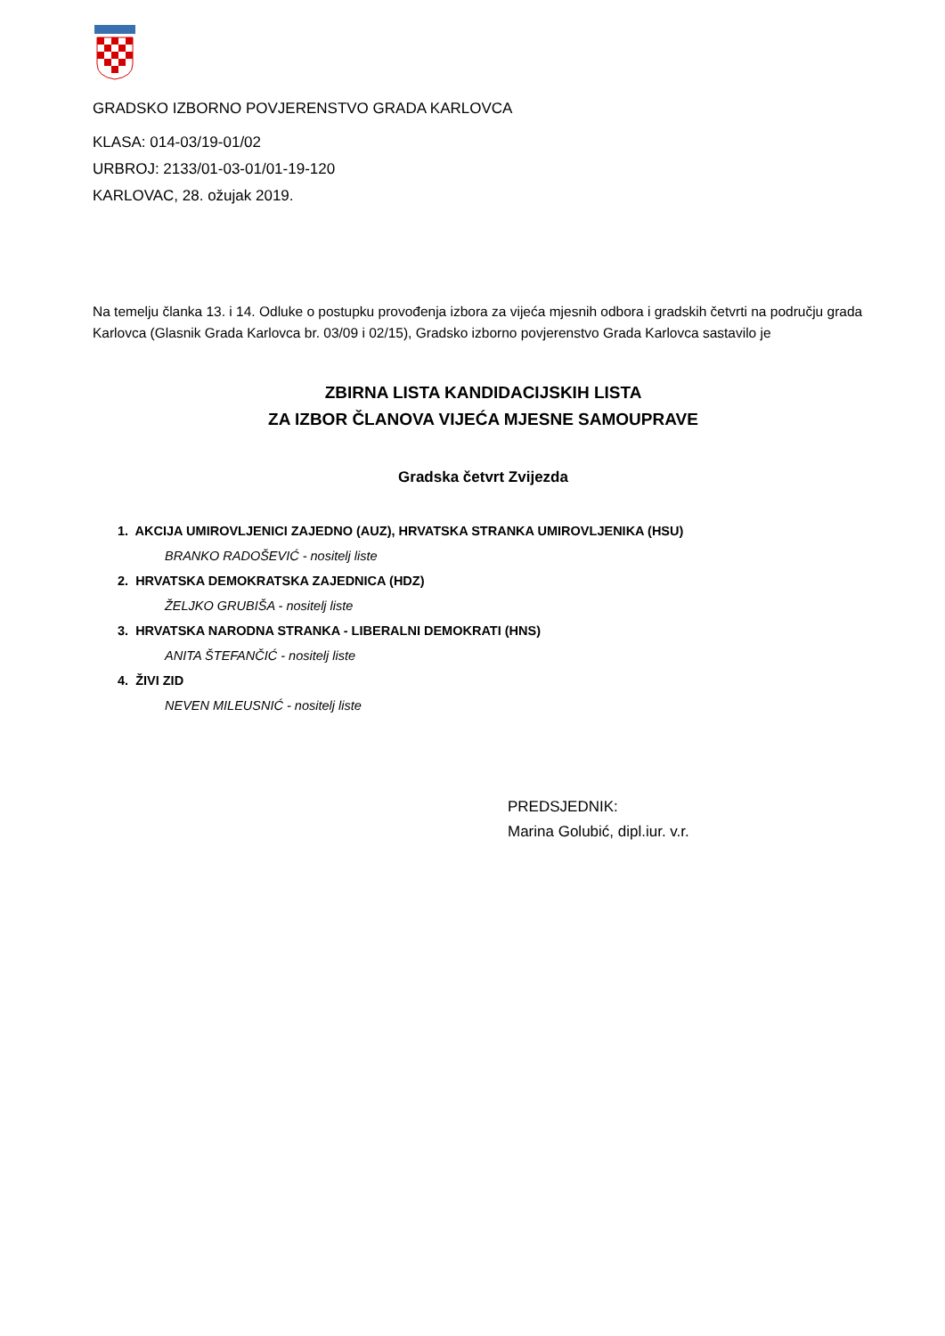GRADSKO IZBORNO POVJERENSTVO GRADA KARLOVCA
KLASA: 014-03/19-01/02
URBROJ: 2133/01-03-01/01-19-120
KARLOVAC, 28. ožujak 2019.
Na temelju članka 13. i 14. Odluke o postupku provođenja izbora za vijeća mjesnih odbora i gradskih četvrti na području grada Karlovca (Glasnik Grada Karlovca br. 03/09 i 02/15), Gradsko izborno povjerenstvo Grada Karlovca sastavilo je
ZBIRNA LISTA KANDIDACIJSKIH LISTA
ZA IZBOR ČLANOVA VIJEĆA MJESNE SAMOUPRAVE
Gradska četvrt Zvijezda
1. AKCIJA UMIROVLJENICI ZAJEDNO (AUZ), HRVATSKA STRANKA UMIROVLJENIKA (HSU)
BRANKO RADOŠEVIĆ - nositelj liste
2. HRVATSKA DEMOKRATSKA ZAJEDNICA (HDZ)
ŽELJKO GRUBIŠA - nositelj liste
3. HRVATSKA NARODNA STRANKA - LIBERALNI DEMOKRATI (HNS)
ANITA ŠTEFANČIĆ - nositelj liste
4. ŽIVI ZID
NEVEN MILEUSNIĆ - nositelj liste
PREDSJEDNIK:
Marina Golubić, dipl.iur. v.r.